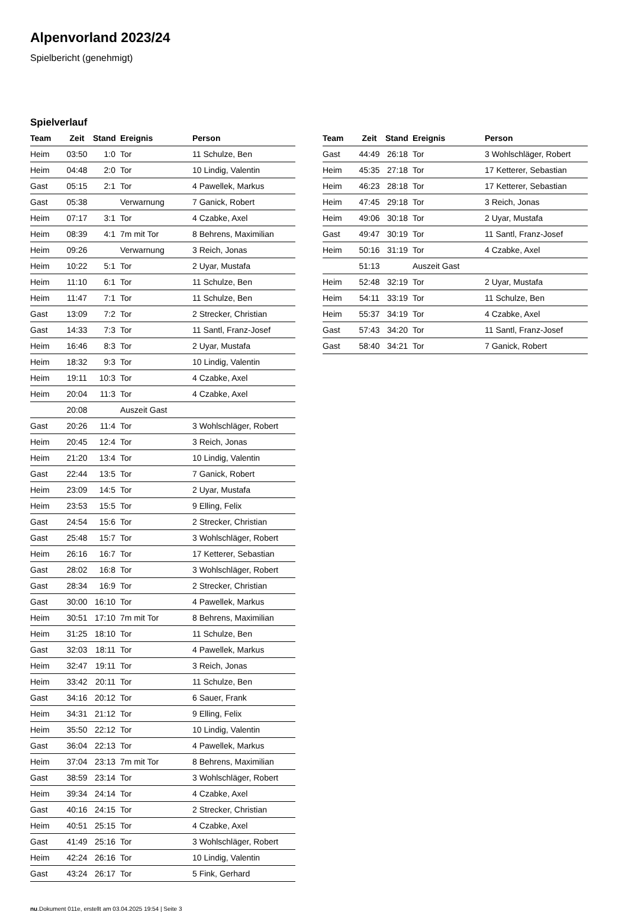Alpenvorland 2023/24
Spielbericht (genehmigt)
Spielverlauf
| Team | Zeit | Stand | Ereignis | Person |
| --- | --- | --- | --- | --- |
| Heim | 03:50 | 1:0 | Tor | 11 Schulze, Ben |
| Heim | 04:48 | 2:0 | Tor | 10 Lindig, Valentin |
| Gast | 05:15 | 2:1 | Tor | 4 Pawellek, Markus |
| Gast | 05:38 | | Verwarnung | 7 Ganick, Robert |
| Heim | 07:17 | 3:1 | Tor | 4 Czabke, Axel |
| Heim | 08:39 | 4:1 | 7m mit Tor | 8 Behrens, Maximilian |
| Heim | 09:26 | | Verwarnung | 3 Reich, Jonas |
| Heim | 10:22 | 5:1 | Tor | 2 Uyar, Mustafa |
| Heim | 11:10 | 6:1 | Tor | 11 Schulze, Ben |
| Heim | 11:47 | 7:1 | Tor | 11 Schulze, Ben |
| Gast | 13:09 | 7:2 | Tor | 2 Strecker, Christian |
| Gast | 14:33 | 7:3 | Tor | 11 Santl, Franz-Josef |
| Heim | 16:46 | 8:3 | Tor | 2 Uyar, Mustafa |
| Heim | 18:32 | 9:3 | Tor | 10 Lindig, Valentin |
| Heim | 19:11 | 10:3 | Tor | 4 Czabke, Axel |
| Heim | 20:04 | 11:3 | Tor | 4 Czabke, Axel |
| | 20:08 | | Auszeit Gast | |
| Gast | 20:26 | 11:4 | Tor | 3 Wohlschläger, Robert |
| Heim | 20:45 | 12:4 | Tor | 3 Reich, Jonas |
| Heim | 21:20 | 13:4 | Tor | 10 Lindig, Valentin |
| Gast | 22:44 | 13:5 | Tor | 7 Ganick, Robert |
| Heim | 23:09 | 14:5 | Tor | 2 Uyar, Mustafa |
| Heim | 23:53 | 15:5 | Tor | 9 Elling, Felix |
| Gast | 24:54 | 15:6 | Tor | 2 Strecker, Christian |
| Gast | 25:48 | 15:7 | Tor | 3 Wohlschläger, Robert |
| Heim | 26:16 | 16:7 | Tor | 17 Ketterer, Sebastian |
| Gast | 28:02 | 16:8 | Tor | 3 Wohlschläger, Robert |
| Gast | 28:34 | 16:9 | Tor | 2 Strecker, Christian |
| Gast | 30:00 | 16:10 | Tor | 4 Pawellek, Markus |
| Heim | 30:51 | 17:10 | 7m mit Tor | 8 Behrens, Maximilian |
| Heim | 31:25 | 18:10 | Tor | 11 Schulze, Ben |
| Gast | 32:03 | 18:11 | Tor | 4 Pawellek, Markus |
| Heim | 32:47 | 19:11 | Tor | 3 Reich, Jonas |
| Heim | 33:42 | 20:11 | Tor | 11 Schulze, Ben |
| Gast | 34:16 | 20:12 | Tor | 6 Sauer, Frank |
| Heim | 34:31 | 21:12 | Tor | 9 Elling, Felix |
| Heim | 35:50 | 22:12 | Tor | 10 Lindig, Valentin |
| Gast | 36:04 | 22:13 | Tor | 4 Pawellek, Markus |
| Heim | 37:04 | 23:13 | 7m mit Tor | 8 Behrens, Maximilian |
| Gast | 38:59 | 23:14 | Tor | 3 Wohlschläger, Robert |
| Heim | 39:34 | 24:14 | Tor | 4 Czabke, Axel |
| Gast | 40:16 | 24:15 | Tor | 2 Strecker, Christian |
| Heim | 40:51 | 25:15 | Tor | 4 Czabke, Axel |
| Gast | 41:49 | 25:16 | Tor | 3 Wohlschläger, Robert |
| Heim | 42:24 | 26:16 | Tor | 10 Lindig, Valentin |
| Gast | 43:24 | 26:17 | Tor | 5 Fink, Gerhard |
| Team | Zeit | Stand | Ereignis | Person |
| --- | --- | --- | --- | --- |
| Gast | 44:49 | 26:18 | Tor | 3 Wohlschläger, Robert |
| Heim | 45:35 | 27:18 | Tor | 17 Ketterer, Sebastian |
| Heim | 46:23 | 28:18 | Tor | 17 Ketterer, Sebastian |
| Heim | 47:45 | 29:18 | Tor | 3 Reich, Jonas |
| Heim | 49:06 | 30:18 | Tor | 2 Uyar, Mustafa |
| Gast | 49:47 | 30:19 | Tor | 11 Santl, Franz-Josef |
| Heim | 50:16 | 31:19 | Tor | 4 Czabke, Axel |
| | 51:13 | | Auszeit Gast | |
| Heim | 52:48 | 32:19 | Tor | 2 Uyar, Mustafa |
| Heim | 54:11 | 33:19 | Tor | 11 Schulze, Ben |
| Heim | 55:37 | 34:19 | Tor | 4 Czabke, Axel |
| Gast | 57:43 | 34:20 | Tor | 11 Santl, Franz-Josef |
| Gast | 58:40 | 34:21 | Tor | 7 Ganick, Robert |
nu.Dokument 011e, erstellt am 03.04.2025 19:54 | Seite 3